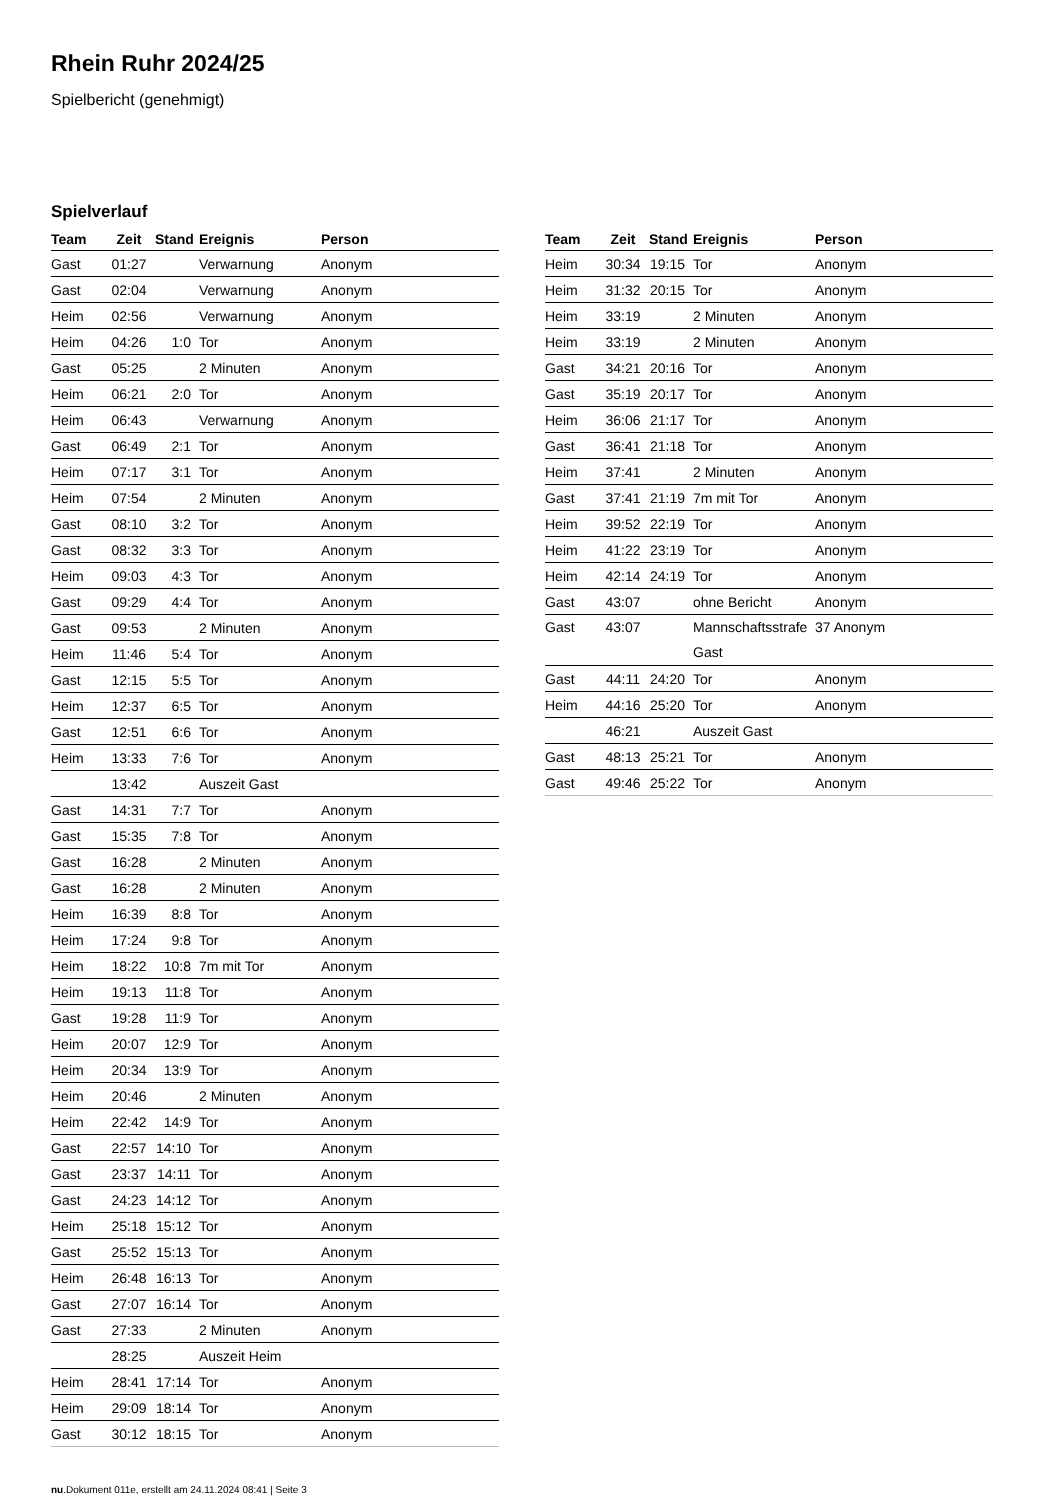Rhein Ruhr 2024/25
Spielbericht (genehmigt)
Spielverlauf
| Team | Zeit | Stand | Ereignis | Person |
| --- | --- | --- | --- | --- |
| Gast | 01:27 | | Verwarnung | Anonym |
| Gast | 02:04 | | Verwarnung | Anonym |
| Heim | 02:56 | | Verwarnung | Anonym |
| Heim | 04:26 | 1:0 | Tor | Anonym |
| Gast | 05:25 | | 2 Minuten | Anonym |
| Heim | 06:21 | 2:0 | Tor | Anonym |
| Heim | 06:43 | | Verwarnung | Anonym |
| Gast | 06:49 | 2:1 | Tor | Anonym |
| Heim | 07:17 | 3:1 | Tor | Anonym |
| Heim | 07:54 | | 2 Minuten | Anonym |
| Gast | 08:10 | 3:2 | Tor | Anonym |
| Gast | 08:32 | 3:3 | Tor | Anonym |
| Heim | 09:03 | 4:3 | Tor | Anonym |
| Gast | 09:29 | 4:4 | Tor | Anonym |
| Gast | 09:53 | | 2 Minuten | Anonym |
| Heim | 11:46 | 5:4 | Tor | Anonym |
| Gast | 12:15 | 5:5 | Tor | Anonym |
| Heim | 12:37 | 6:5 | Tor | Anonym |
| Gast | 12:51 | 6:6 | Tor | Anonym |
| Heim | 13:33 | 7:6 | Tor | Anonym |
| | 13:42 | | Auszeit Gast | |
| Gast | 14:31 | 7:7 | Tor | Anonym |
| Gast | 15:35 | 7:8 | Tor | Anonym |
| Gast | 16:28 | | 2 Minuten | Anonym |
| Gast | 16:28 | | 2 Minuten | Anonym |
| Heim | 16:39 | 8:8 | Tor | Anonym |
| Heim | 17:24 | 9:8 | Tor | Anonym |
| Heim | 18:22 | 10:8 | 7m mit Tor | Anonym |
| Heim | 19:13 | 11:8 | Tor | Anonym |
| Gast | 19:28 | 11:9 | Tor | Anonym |
| Heim | 20:07 | 12:9 | Tor | Anonym |
| Heim | 20:34 | 13:9 | Tor | Anonym |
| Heim | 20:46 | | 2 Minuten | Anonym |
| Heim | 22:42 | 14:9 | Tor | Anonym |
| Gast | 22:57 | 14:10 | Tor | Anonym |
| Gast | 23:37 | 14:11 | Tor | Anonym |
| Gast | 24:23 | 14:12 | Tor | Anonym |
| Heim | 25:18 | 15:12 | Tor | Anonym |
| Gast | 25:52 | 15:13 | Tor | Anonym |
| Heim | 26:48 | 16:13 | Tor | Anonym |
| Gast | 27:07 | 16:14 | Tor | Anonym |
| Gast | 27:33 | | 2 Minuten | Anonym |
| | 28:25 | | Auszeit Heim | |
| Heim | 28:41 | 17:14 | Tor | Anonym |
| Heim | 29:09 | 18:14 | Tor | Anonym |
| Gast | 30:12 | 18:15 | Tor | Anonym |
| Team | Zeit | Stand | Ereignis | Person |
| --- | --- | --- | --- | --- |
| Heim | 30:34 | 19:15 | Tor | Anonym |
| Heim | 31:32 | 20:15 | Tor | Anonym |
| Heim | 33:19 | | 2 Minuten | Anonym |
| Heim | 33:19 | | 2 Minuten | Anonym |
| Gast | 34:21 | 20:16 | Tor | Anonym |
| Gast | 35:19 | 20:17 | Tor | Anonym |
| Heim | 36:06 | 21:17 | Tor | Anonym |
| Gast | 36:41 | 21:18 | Tor | Anonym |
| Heim | 37:41 | | 2 Minuten | Anonym |
| Gast | 37:41 | 21:19 | 7m mit Tor | Anonym |
| Heim | 39:52 | 22:19 | Tor | Anonym |
| Heim | 41:22 | 23:19 | Tor | Anonym |
| Heim | 42:14 | 24:19 | Tor | Anonym |
| Gast | 43:07 | | ohne Bericht | Anonym |
| Gast | 43:07 | | Mannschaftsstrafe Gast | 37 Anonym |
| Gast | 44:11 | 24:20 | Tor | Anonym |
| Heim | 44:16 | 25:20 | Tor | Anonym |
| | 46:21 | | Auszeit Gast | |
| Gast | 48:13 | 25:21 | Tor | Anonym |
| Gast | 49:46 | 25:22 | Tor | Anonym |
nu.Dokument 011e, erstellt am 24.11.2024 08:41 | Seite 3